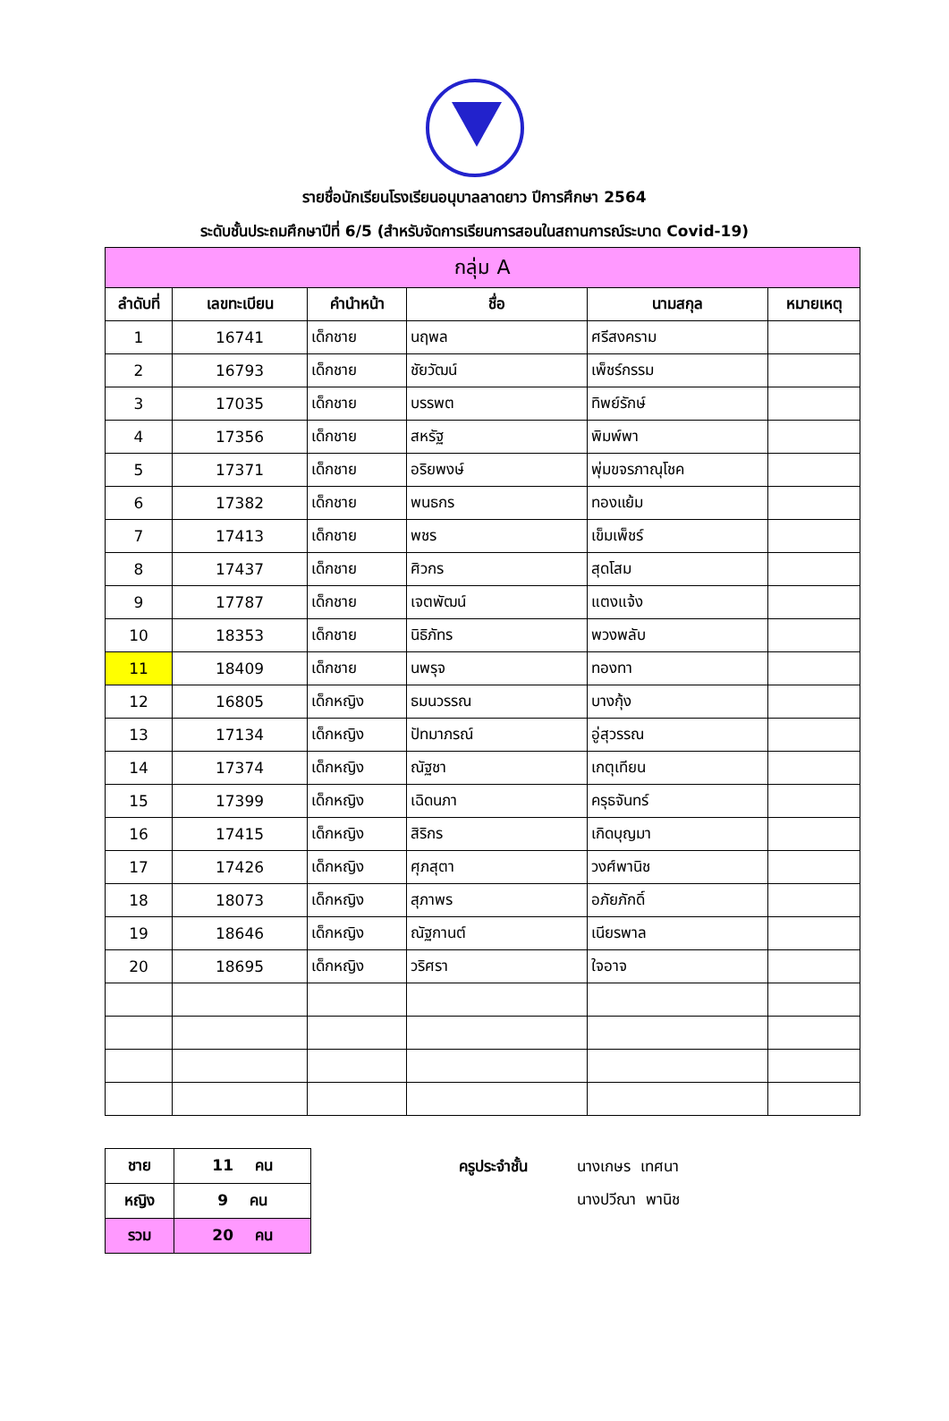รายชื่อนักเรียนโรงเรียนอนุบาลลาดยาว ปีการศึกษา 2564
ระดับชั้นประถมศึกษาปีที่ 6/5 (สำหรับจัดการเรียนการสอนในสถานการณ์ระบาด Covid-19)
| กลุ่ม A | | | | | |
| --- | --- | --- | --- | --- | --- |
| ลำดับที่ | เลขทะเบียน | คำนำหน้า | ชื่อ | นามสกุล | หมายเหตุ |
| 1 | 16741 | เด็กชาย | นฤพล | ศรีสงคราม | |
| 2 | 16793 | เด็กชาย | ชัยวัฒน์ | เพ็ชร์กรรม | |
| 3 | 17035 | เด็กชาย | บรรพต | ทิพย์รักษ์ | |
| 4 | 17356 | เด็กชาย | สหรัฐ | พิมพ์พา | |
| 5 | 17371 | เด็กชาย | อริยพงษ์ | พุ่มขจรภาณุโชค | |
| 6 | 17382 | เด็กชาย | พนธกร | ทองแย้ม | |
| 7 | 17413 | เด็กชาย | พชร | เข็มเพ็ชร์ | |
| 8 | 17437 | เด็กชาย | ศิวกร | สุดโสม | |
| 9 | 17787 | เด็กชาย | เจตพัฒน์ | แตงแจ้ง | |
| 10 | 18353 | เด็กชาย | นิธิภัทร | พวงพลับ | |
| 11 | 18409 | เด็กชาย | นพรุจ | ทองทา | |
| 12 | 16805 | เด็กหญิง | ธมนวรรณ | บางกุ้ง | |
| 13 | 17134 | เด็กหญิง | ปัทมาภรณ์ | อู่สุวรรณ | |
| 14 | 17374 | เด็กหญิง | ณัฐชา | เกตุเทียน | |
| 15 | 17399 | เด็กหญิง | เฉิดนภา | ครุธจันทร์ | |
| 16 | 17415 | เด็กหญิง | สิริกร | เกิดบุญมา | |
| 17 | 17426 | เด็กหญิง | ศุภสุตา | วงศ์พานิช | |
| 18 | 18073 | เด็กหญิง | สุภาพร | อภัยภักดิ์ | |
| 19 | 18646 | เด็กหญิง | ณัฐกานต์ | เนียรพาล | |
| 20 | 18695 | เด็กหญิง | วริศรา | ใจอาจ | |
| ชาย | 11 คน |
| หญิง | 9 คน |
| รวม | 20 คน |
ครูประจำชั้น นางเกษร เทศนา
นางปวีณา พานิช